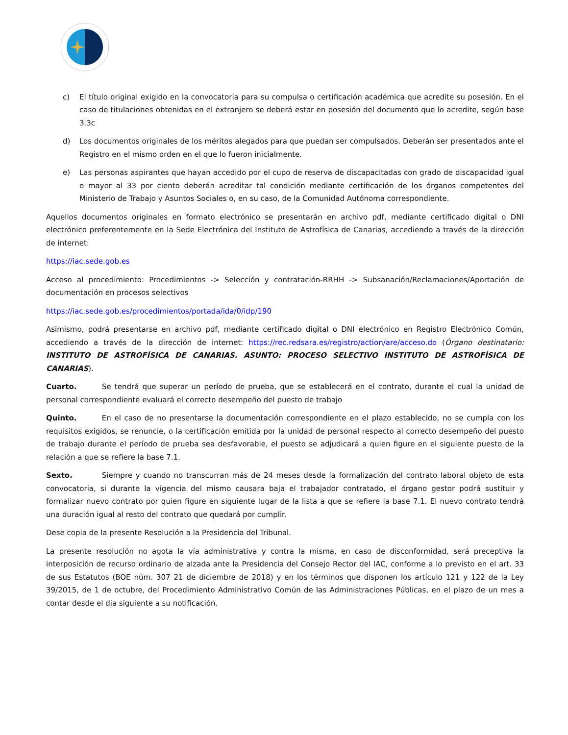c) El título original exigido en la convocatoria para su compulsa o certificación académica que acredite su posesión. En el caso de titulaciones obtenidas en el extranjero se deberá estar en posesión del documento que lo acredite, según base 3.3c
d) Los documentos originales de los méritos alegados para que puedan ser compulsados. Deberán ser presentados ante el Registro en el mismo orden en el que lo fueron inicialmente.
e) Las personas aspirantes que hayan accedido por el cupo de reserva de discapacitadas con grado de discapacidad igual o mayor al 33 por ciento deberán acreditar tal condición mediante certificación de los órganos competentes del Ministerio de Trabajo y Asuntos Sociales o, en su caso, de la Comunidad Autónoma correspondiente.
Aquellos documentos originales en formato electrónico se presentarán en archivo pdf, mediante certificado digital o DNI electrónico preferentemente en la Sede Electrónica del Instituto de Astrofísica de Canarias, accediendo a través de la dirección de internet:
https://iac.sede.gob.es
Acceso al procedimiento: Procedimientos -> Selección y contratación-RRHH -> Subsanación/Reclamaciones/Aportación de documentación en procesos selectivos
https://iac.sede.gob.es/procedimientos/portada/ida/0/idp/190
Asimismo, podrá presentarse en archivo pdf, mediante certificado digital o DNI electrónico en Registro Electrónico Común, accediendo a través de la dirección de internet: https://rec.redsara.es/registro/action/are/acceso.do (Órgano destinatario: INSTITUTO DE ASTROFÍSICA DE CANARIAS. ASUNTO: PROCESO SELECTIVO INSTITUTO DE ASTROFÍSICA DE CANARIAS).
Cuarto. Se tendrá que superar un período de prueba, que se establecerá en el contrato, durante el cual la unidad de personal correspondiente evaluará el correcto desempeño del puesto de trabajo
Quinto. En el caso de no presentarse la documentación correspondiente en el plazo establecido, no se cumpla con los requisitos exigidos, se renuncie, o la certificación emitida por la unidad de personal respecto al correcto desempeño del puesto de trabajo durante el período de prueba sea desfavorable, el puesto se adjudicará a quien figure en el siguiente puesto de la relación a que se refiere la base 7.1.
Sexto. Siempre y cuando no transcurran más de 24 meses desde la formalización del contrato laboral objeto de esta convocatoria, si durante la vigencia del mismo causara baja el trabajador contratado, el órgano gestor podrá sustituir y formalizar nuevo contrato por quien figure en siguiente lugar de la lista a que se refiere la base 7.1. El nuevo contrato tendrá una duración igual al resto del contrato que quedará por cumplir.
Dese copia de la presente Resolución a la Presidencia del Tribunal.
La presente resolución no agota la vía administrativa y contra la misma, en caso de disconformidad, será preceptiva la interposición de recurso ordinario de alzada ante la Presidencia del Consejo Rector del IAC, conforme a lo previsto en el art. 33 de sus Estatutos (BOE núm. 307 21 de diciembre de 2018) y en los términos que disponen los artículo 121 y 122 de la Ley 39/2015, de 1 de octubre, del Procedimiento Administrativo Común de las Administraciones Públicas, en el plazo de un mes a contar desde el día siguiente a su notificación.